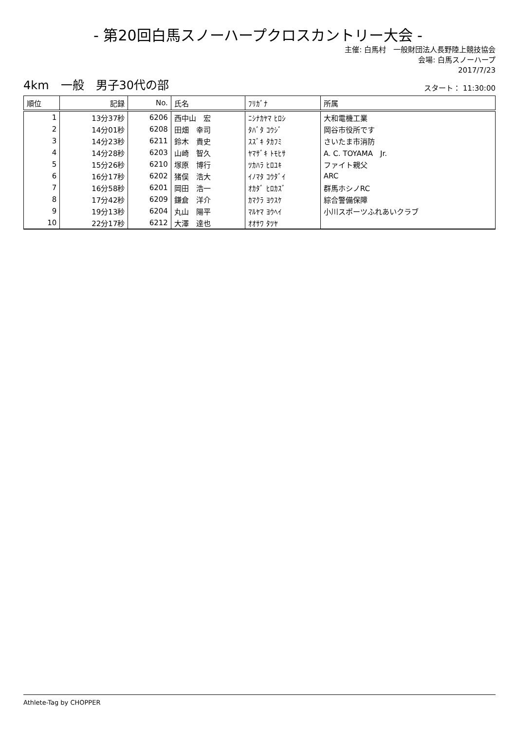- 第20回白馬スノーハープクロスカントリー大会 -
主催: 白馬村　一般財団法人長野陸上競技協会
会場: 白馬スノーハープ
2017/7/23
4km　一般　男子30代の部
スタート： 11:30:00
| 順位 | 記録 | No. | 氏名 | ﾌﾘｶﾞﾅ | 所属 |
| --- | --- | --- | --- | --- | --- |
| 1 | 13分37秒 | 6206 | 西中山 宏 | ﾆｼﾅｶﾔﾏ ﾋﾛｼ | 大和電機工業 |
| 2 | 14分01秒 | 6208 | 田畑 幸司 | ﾀﾊﾞﾀ ｺｳｼﾞ | 岡谷市役所です |
| 3 | 14分23秒 | 6211 | 鈴木 貴史 | ｽｽﾞｷ ﾀｶﾌﾐ | さいたま市消防 |
| 4 | 14分28秒 | 6203 | 山崎 智久 | ﾔﾏｻﾞｷ ﾄﾓﾋｻ | A. C. TOYAMA Jr. |
| 5 | 15分26秒 | 6210 | 塚原 博行 | ﾂｶﾊﾗ ﾋﾛﾕｷ | ファイト親父 |
| 6 | 16分17秒 | 6202 | 猪俣 浩大 | ｲﾉﾏﾀ ｺｳﾀﾞｲ | ARC |
| 7 | 16分58秒 | 6201 | 岡田 浩一 | ｵｶﾀﾞ ﾋﾛｶｽﾞ | 群馬ホシノRC |
| 8 | 17分42秒 | 6209 | 鎌倉 洋介 | ｶﾏｸﾗ ﾖｳｽｹ | 綜合警備保障 |
| 9 | 19分13秒 | 6204 | 丸山 陽平 | ﾏﾙﾔﾏ ﾖｳﾍｲ | 小川スポーツふれあいクラブ |
| 10 | 22分17秒 | 6212 | 大澤 達也 | ｵｵｻﾜ ﾀﾂﾔ | |
Athlete-Tag by CHOPPER